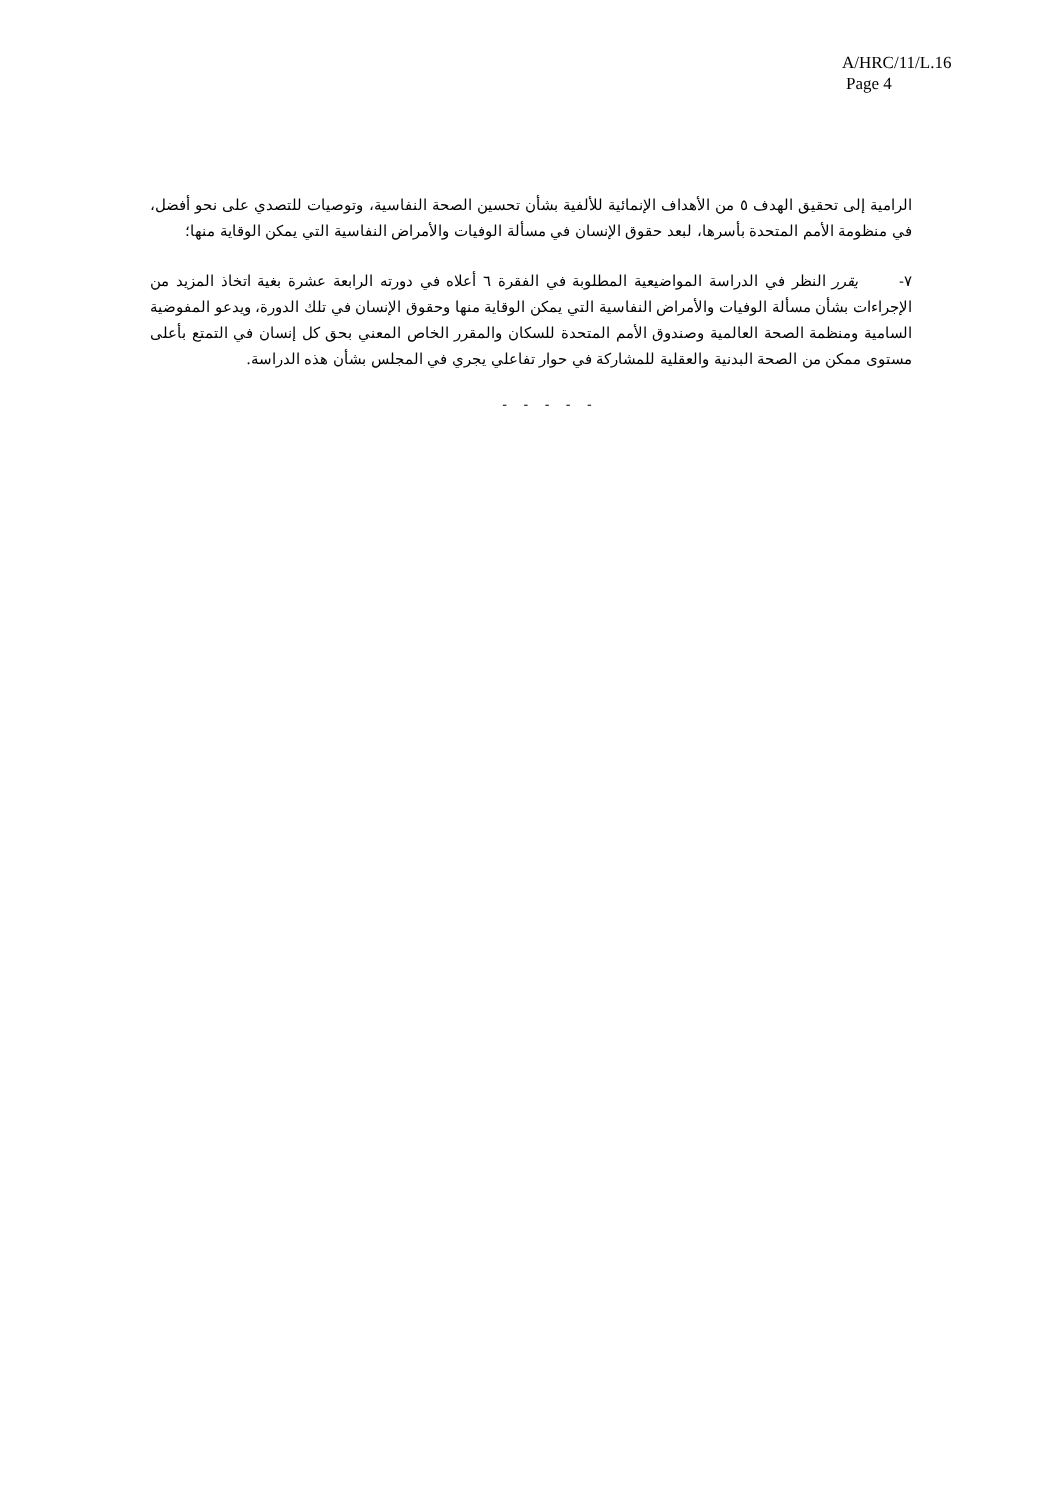A/HRC/11/L.16
Page 4
الرامية إلى تحقيق الهدف ٥ من الأهداف الإنمائية للألفية بشأن تحسين الصحة النفاسية، وتوصيات للتصدي على نحو أفضل، في منظومة الأمم المتحدة بأسرها، لبعد حقوق الإنسان في مسألة الوفيات والأمراض النفاسية التي يمكن الوقاية منها؛
٧- يقرر النظر في الدراسة المواضيعية المطلوبة في الفقرة ٦ أعلاه في دورته الرابعة عشرة بغية اتخاذ المزيد من الإجراءات بشأن مسألة الوفيات والأمراض النفاسية التي يمكن الوقاية منها وحقوق الإنسان في تلك الدورة، ويدعو المفوضية السامية ومنظمة الصحة العالمية وصندوق الأمم المتحدة للسكان والمقرر الخاص المعني بحق كل إنسان في التمتع بأعلى مستوى ممكن من الصحة البدنية والعقلية للمشاركة في حوار تفاعلي يجري في المجلس بشأن هذه الدراسة.
- - - - -